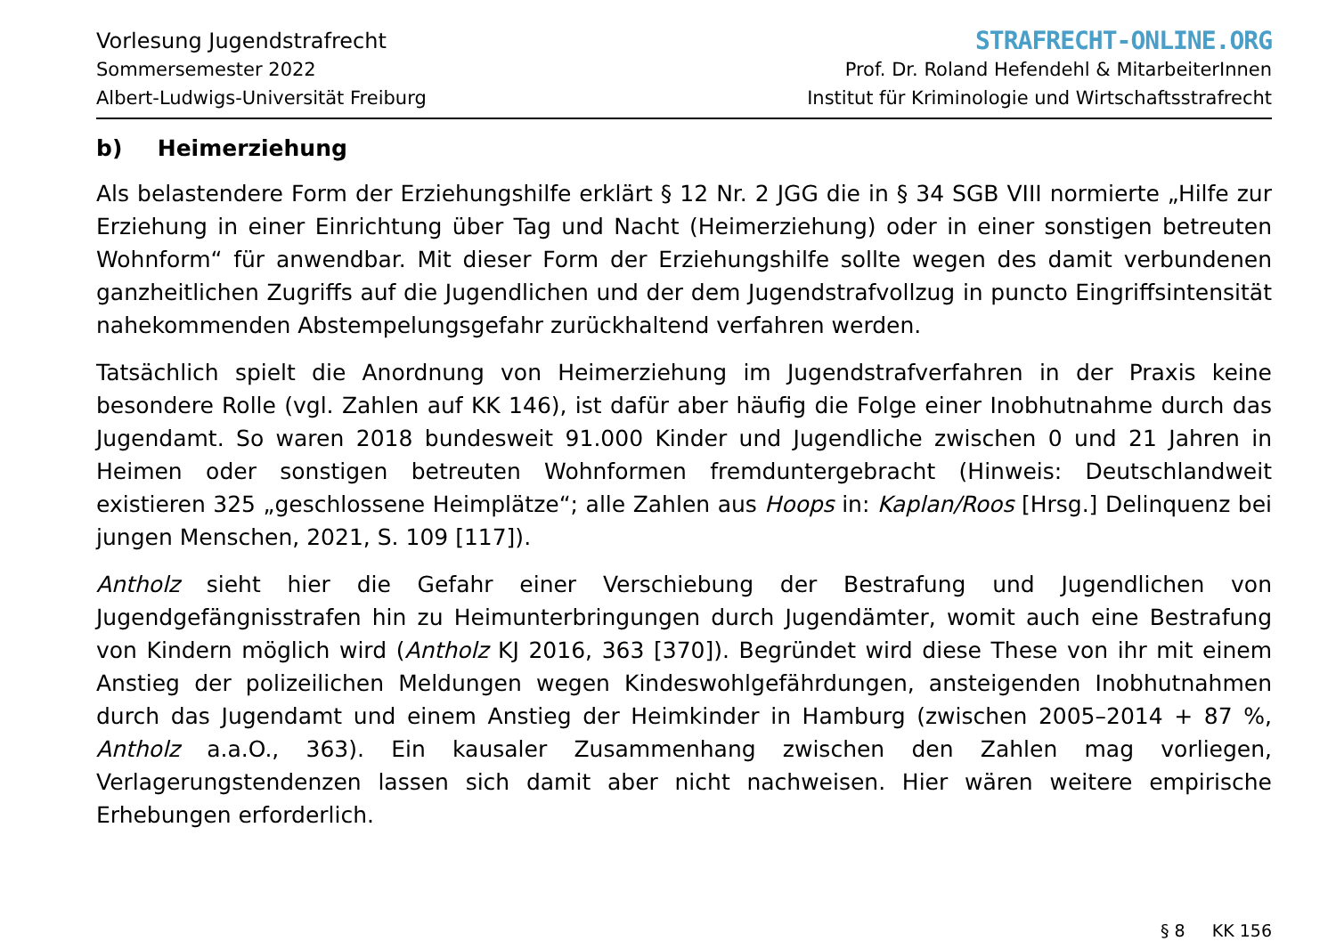Vorlesung Jugendstrafrecht
Sommersemester 2022
Albert-Ludwigs-Universität Freiburg
STRAFRECHT-ONLINE.ORG
Prof. Dr. Roland Hefendehl & MitarbeiterInnen
Institut für Kriminologie und Wirtschaftsstrafrecht
b) Heimerziehung
Als belastendere Form der Erziehungshilfe erklärt § 12 Nr. 2 JGG die in § 34 SGB VIII normierte „Hilfe zur Erziehung in einer Einrichtung über Tag und Nacht (Heimerziehung) oder in einer sonstigen betreuten Wohnform“ für anwendbar. Mit dieser Form der Erziehungshilfe sollte wegen des damit verbundenen ganzheitlichen Zugriffs auf die Jugendlichen und der dem Jugendstrafvollzug in puncto Eingriffsintensität nahekommenden Abstempelungsgefahr zurückhaltend verfahren werden.
Tatsächlich spielt die Anordnung von Heimerziehung im Jugendstrafverfahren in der Praxis keine besondere Rolle (vgl. Zahlen auf KK 146), ist dafür aber häufig die Folge einer Inobhutnahme durch das Jugendamt. So waren 2018 bundesweit 91.000 Kinder und Jugendliche zwischen 0 und 21 Jahren in Heimen oder sonstigen betreuten Wohnformen fremduntergebracht (Hinweis: Deutschlandweit existieren 325 „geschlossene Heimplätze“; alle Zahlen aus Hoops in: Kaplan/Roos [Hrsg.] Delinquenz bei jungen Menschen, 2021, S. 109 [117]).
Antholz sieht hier die Gefahr einer Verschiebung der Bestrafung und Jugendlichen von Jugendgefängnisstrafen hin zu Heimunterbringungen durch Jugendämter, womit auch eine Bestrafung von Kindern möglich wird (Antholz KJ 2016, 363 [370]). Begründet wird diese These von ihr mit einem Anstieg der polizeilichen Meldungen wegen Kindeswohlgefährdungen, ansteigenden Inobhutnahmen durch das Jugendamt und einem Anstieg der Heimkinder in Hamburg (zwischen 2005–2014 + 87 %, Antholz a.a.O., 363). Ein kausaler Zusammenhang zwischen den Zahlen mag vorliegen, Verlagerungstendenzen lassen sich damit aber nicht nachweisen. Hier wären weitere empirische Erhebungen erforderlich.
§ 8 KK 156